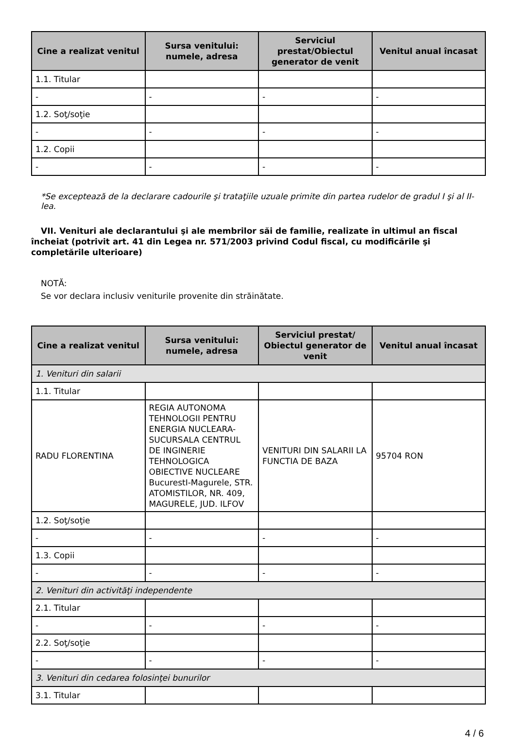| Cine a realizat venitul | Sursa venitului: numele, adresa | Serviciul prestat/Obiectul generator de venit | Venitul anual încasat |
| --- | --- | --- | --- |
| 1.1. Titular | | | |
| - | - | - | - |
| 1.2. Soţ/soţie | | | |
| - | - | - | - |
| 1.2. Copii | | | |
| - | - | - | - |
*Se exceptează de la declarare cadourile şi trataţiile uzuale primite din partea rudelor de gradul I şi al II-lea.
VII. Venituri ale declarantului şi ale membrilor săi de familie, realizate în ultimul an fiscal încheiat (potrivit art. 41 din Legea nr. 571/2003 privind Codul fiscal, cu modificările şi completările ulterioare)
NOTĂ:
Se vor declara inclusiv veniturile provenite din străinătate.
| Cine a realizat venitul | Sursa venitului: numele, adresa | Serviciul prestat/ Obiectul generator de venit | Venitul anual încasat |
| --- | --- | --- | --- |
| 1. Venituri din salarii | | | |
| 1.1. Titular | | | |
| RADU FLORENTINA | REGIA AUTONOMA TEHNOLOGII PENTRU ENERGIA NUCLEARA-SUCURSALA CENTRUL DE INGINERIE TEHNOLOGICA OBIECTIVE NUCLEARE BucurestI-Magurele, STR. ATOMISTILOR, NR. 409, MAGURELE, JUD. ILFOV | VENITURI DIN SALARII LA FUNCTIA DE BAZA | 95704 RON |
| 1.2. Soţ/soţie | | | |
| - | - | - | - |
| 1.3. Copii | | | |
| - | - | - | - |
| 2. Venituri din activităţi independente | | | |
| 2.1. Titular | | | |
| - | - | - | - |
| 2.2. Soţ/soţie | | | |
| - | - | - | - |
| 3. Venituri din cedarea folosinţei bunurilor | | | |
| 3.1. Titular | | | |
4 / 6